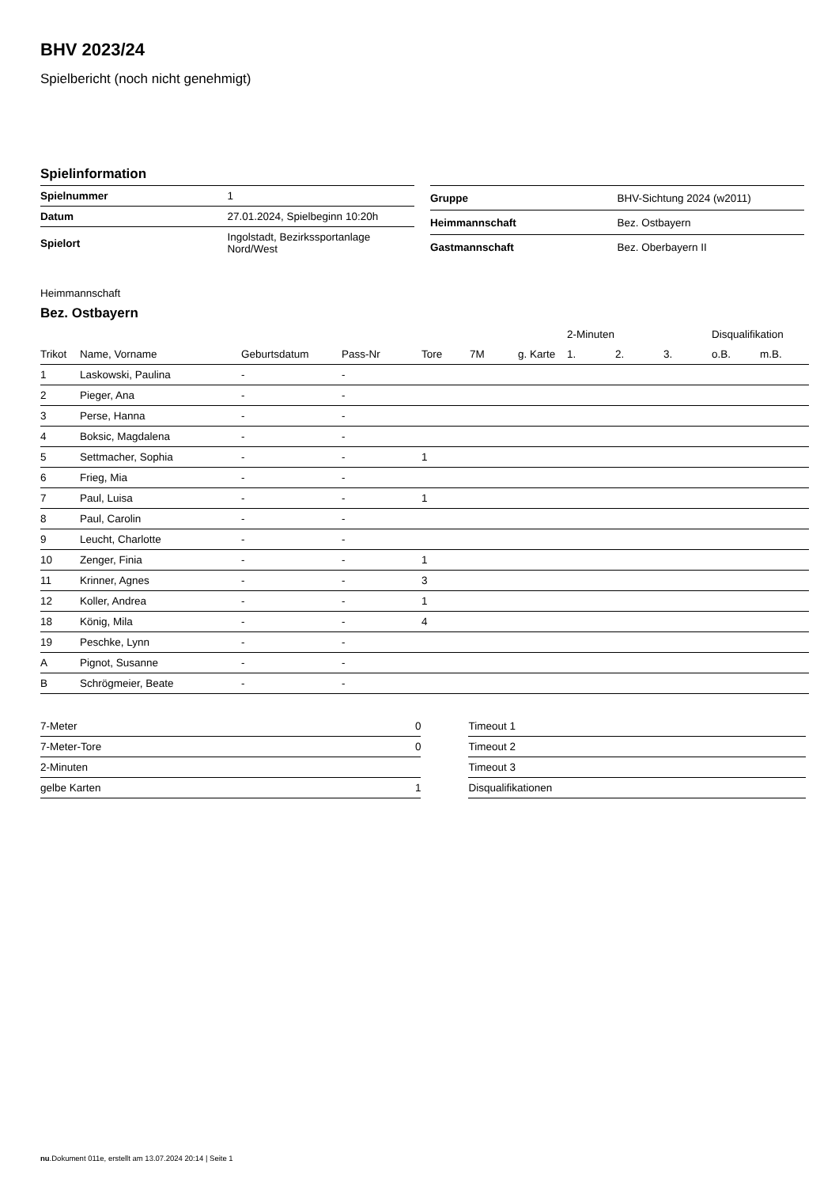BHV 2023/24
Spielbericht (noch nicht genehmigt)
Spielinformation
| Spielnummer | 1 |
| Datum | 27.01.2024, Spielbeginn 10:20h |
| Spielort | Ingolstadt, Bezirkssportanlage Nord/West |
| Gruppe | BHV-Sichtung 2024 (w2011) |
| Heimmannschaft | Bez. Ostbayern |
| Gastmannschaft | Bez. Oberbayern II |
Heimmannschaft
Bez. Ostbayern
| | | | | | | | 2-Minuten | | | Disqualifikation | |
| --- | --- | --- | --- | --- | --- | --- | --- | --- | --- | --- | --- |
| Trikot | Name, Vorname | Geburtsdatum | Pass-Nr | Tore | 7M | g. Karte | 1. | 2. | 3. | o.B. | m.B. |
| 1 | Laskowski, Paulina | - | - | | | | | | | | |
| 2 | Pieger, Ana | - | - | | | | | | | | |
| 3 | Perse, Hanna | - | - | | | | | | | | |
| 4 | Boksic, Magdalena | - | - | | | | | | | | |
| 5 | Settmacher, Sophia | - | - | 1 | | | | | | | |
| 6 | Frieg, Mia | - | - | | | | | | | | |
| 7 | Paul, Luisa | - | - | 1 | | | | | | | |
| 8 | Paul, Carolin | - | - | | | | | | | | |
| 9 | Leucht, Charlotte | - | - | | | | | | | | |
| 10 | Zenger, Finia | - | - | 1 | | | | | | | |
| 11 | Krinner, Agnes | - | - | 3 | | | | | | | |
| 12 | Koller, Andrea | - | - | 1 | | | | | | | |
| 18 | König, Mila | - | - | 4 | | | | | | | |
| 19 | Peschke, Lynn | - | - | | | | | | | | |
| A | Pignot, Susanne | - | - | | | | | | | | |
| B | Schrögmeier, Beate | - | - | | | | | | | | |
| 7-Meter | 0 |
| 7-Meter-Tore | 0 |
| 2-Minuten | |
| gelbe Karten | 1 |
| Timeout 1 |
| Timeout 2 |
| Timeout 3 |
| Disqualifikationen |
nu.Dokument 011e, erstellt am 13.07.2024 20:14 | Seite 1